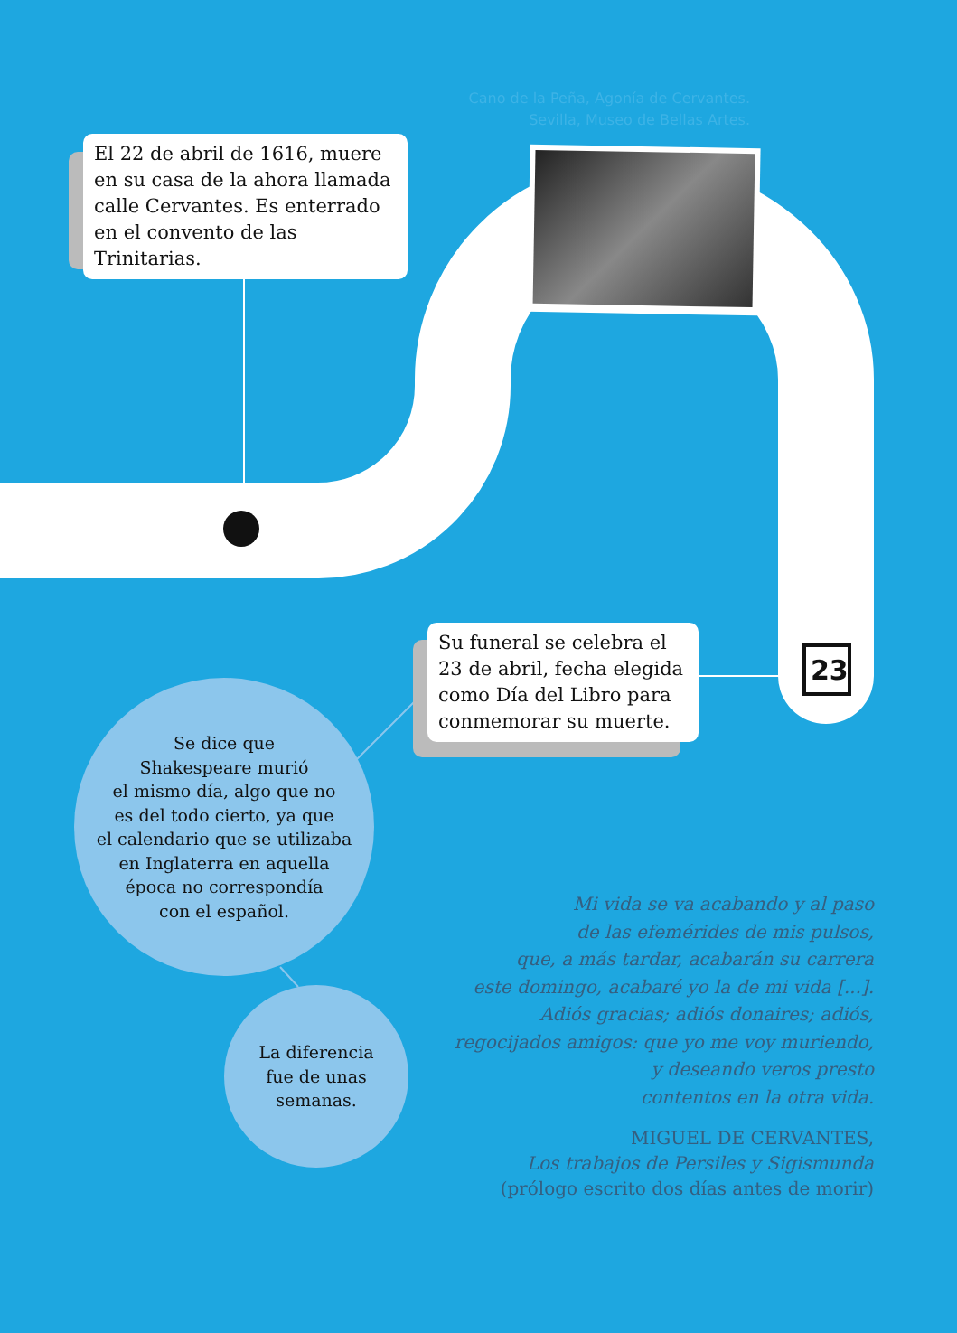Cano de la Peña, Agonía de Cervantes. Sevilla, Museo de Bellas Artes.
El 22 de abril de 1616, muere en su casa de la ahora llamada calle Cervantes. Es enterrado en el convento de las Trinitarias.
23
Su funeral se celebra el 23 de abril, fecha elegida como Día del Libro para conmemorar su muerte.
Se dice que
Shakespeare murió
el mismo día, algo que no
es del todo cierto, ya que
el calendario que se utilizaba
en Inglaterra en aquella
época no correspondía
con el español.
La diferencia
fue de unas
semanas.
Mi vida se va acabando y al paso
de las efemérides de mis pulsos,
que, a más tardar, acabarán su carrera
este domingo, acabaré yo la de mi vida [...].
Adiós gracias; adiós donaires; adiós,
regocijados amigos: que yo me voy muriendo,
y deseando veros presto
contentos en la otra vida.
MIGUEL DE CERVANTES,
Los trabajos de Persiles y Sigismunda
(prólogo escrito dos días antes de morir)